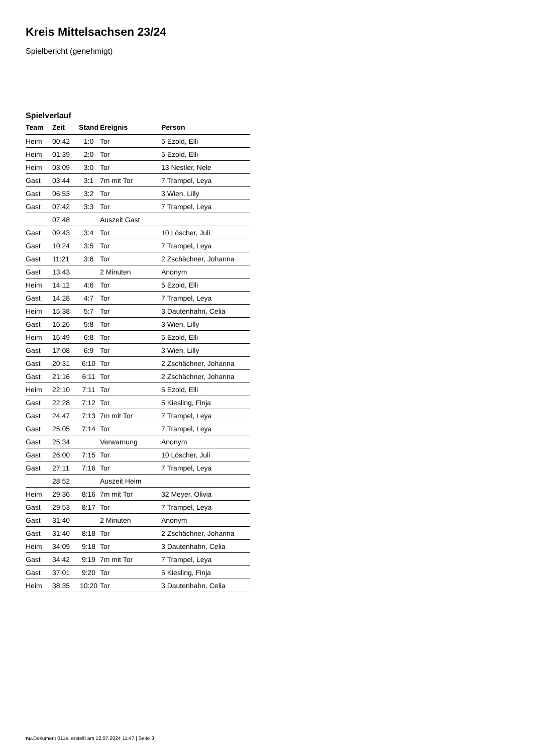Kreis Mittelsachsen 23/24
Spielbericht (genehmigt)
Spielverlauf
| Team | Zeit | Stand | Ereignis | Person |
| --- | --- | --- | --- | --- |
| Heim | 00:42 | 1:0 | Tor | 5 Ezold, Elli |
| Heim | 01:39 | 2:0 | Tor | 5 Ezold, Elli |
| Heim | 03:09 | 3:0 | Tor | 13 Nestler, Nele |
| Gast | 03:44 | 3:1 | 7m mit Tor | 7 Trampel, Leya |
| Gast | 06:53 | 3:2 | Tor | 3 Wien, Lilly |
| Gast | 07:42 | 3:3 | Tor | 7 Trampel, Leya |
| | 07:48 | | Auszeit Gast | |
| Gast | 09:43 | 3:4 | Tor | 10 Löscher, Juli |
| Gast | 10:24 | 3:5 | Tor | 7 Trampel, Leya |
| Gast | 11:21 | 3:6 | Tor | 2 Zschächner, Johanna |
| Gast | 13:43 | | 2 Minuten | Anonym |
| Heim | 14:12 | 4:6 | Tor | 5 Ezold, Elli |
| Gast | 14:28 | 4:7 | Tor | 7 Trampel, Leya |
| Heim | 15:38 | 5:7 | Tor | 3 Dautenhahn, Celia |
| Gast | 16:26 | 5:8 | Tor | 3 Wien, Lilly |
| Heim | 16:49 | 6:8 | Tor | 5 Ezold, Elli |
| Gast | 17:08 | 6:9 | Tor | 3 Wien, Lilly |
| Gast | 20:31 | 6:10 | Tor | 2 Zschächner, Johanna |
| Gast | 21:16 | 6:11 | Tor | 2 Zschächner, Johanna |
| Heim | 22:10 | 7:11 | Tor | 5 Ezold, Elli |
| Gast | 22:28 | 7:12 | Tor | 5 Kiesling, Finja |
| Gast | 24:47 | 7:13 | 7m mit Tor | 7 Trampel, Leya |
| Gast | 25:05 | 7:14 | Tor | 7 Trampel, Leya |
| Gast | 25:34 | | Verwarnung | Anonym |
| Gast | 26:00 | 7:15 | Tor | 10 Löscher, Juli |
| Gast | 27:11 | 7:16 | Tor | 7 Trampel, Leya |
| | 28:52 | | Auszeit Heim | |
| Heim | 29:36 | 8:16 | 7m mit Tor | 32 Meyer, Olivia |
| Gast | 29:53 | 8:17 | Tor | 7 Trampel, Leya |
| Gast | 31:40 | | 2 Minuten | Anonym |
| Gast | 31:40 | 8:18 | Tor | 2 Zschächner, Johanna |
| Heim | 34:09 | 9:18 | Tor | 3 Dautenhahn, Celia |
| Gast | 34:42 | 9:19 | 7m mit Tor | 7 Trampel, Leya |
| Gast | 37:01 | 9:20 | Tor | 5 Kiesling, Finja |
| Heim | 38:35 | 10:20 | Tor | 3 Dautenhahn, Celia |
nu.Dokument 011e, erstellt am 12.07.2024 11:47 | Seite 3